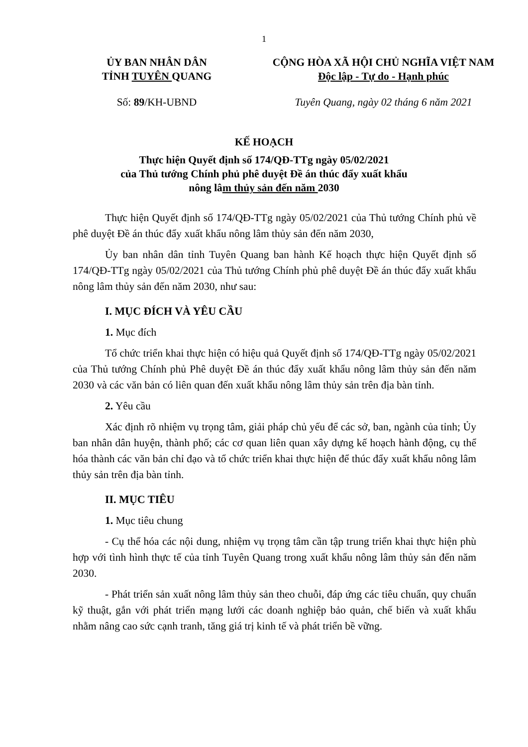1
ỦY BAN NHÂN DÂN
TỈNH TUYÊN QUANG
CỘNG HÒA XÃ HỘI CHỦ NGHĨA VIỆT NAM
Độc lập - Tự do - Hạnh phúc
Số: 89/KH-UBND Tuyên Quang, ngày 02 tháng 6 năm 2021
KẾ HOẠCH
Thực hiện Quyết định số 174/QĐ-TTg ngày 05/02/2021
của Thủ tướng Chính phủ phê duyệt Đề án thúc đẩy xuất khẩu
nông lâm thủy sản đến năm 2030
Thực hiện Quyết định số 174/QĐ-TTg ngày 05/02/2021 của Thủ tướng Chính phủ về phê duyệt Đề án thúc đẩy xuất khẩu nông lâm thủy sản đến năm 2030,
Ủy ban nhân dân tỉnh Tuyên Quang ban hành Kế hoạch thực hiện Quyết định số 174/QĐ-TTg ngày 05/02/2021 của Thủ tướng Chính phủ phê duyệt Đề án thúc đẩy xuất khẩu nông lâm thủy sản đến năm 2030, như sau:
I. MỤC ĐÍCH VÀ YÊU CẦU
1. Mục đích
Tổ chức triển khai thực hiện có hiệu quả Quyết định số 174/QĐ-TTg ngày 05/02/2021 của Thủ tướng Chính phủ Phê duyệt Đề án thúc đẩy xuất khẩu nông lâm thủy sản đến năm 2030 và các văn bản có liên quan đến xuất khẩu nông lâm thủy sản trên địa bàn tỉnh.
2. Yêu cầu
Xác định rõ nhiệm vụ trọng tâm, giải pháp chủ yếu để các sở, ban, ngành của tỉnh; Ủy ban nhân dân huyện, thành phố; các cơ quan liên quan xây dựng kế hoạch hành động, cụ thể hóa thành các văn bản chỉ đạo và tổ chức triển khai thực hiện để thúc đẩy xuất khẩu nông lâm thủy sản trên địa bàn tỉnh.
II. MỤC TIÊU
1. Mục tiêu chung
- Cụ thể hóa các nội dung, nhiệm vụ trọng tâm cần tập trung triển khai thực hiện phù hợp với tình hình thực tế của tỉnh Tuyên Quang trong xuất khẩu nông lâm thủy sản đến năm 2030.
- Phát triển sản xuất nông lâm thủy sản theo chuỗi, đáp ứng các tiêu chuẩn, quy chuẩn kỹ thuật, gắn với phát triển mạng lưới các doanh nghiệp bảo quản, chế biến và xuất khẩu nhằm nâng cao sức cạnh tranh, tăng giá trị kinh tế và phát triển bề vững.